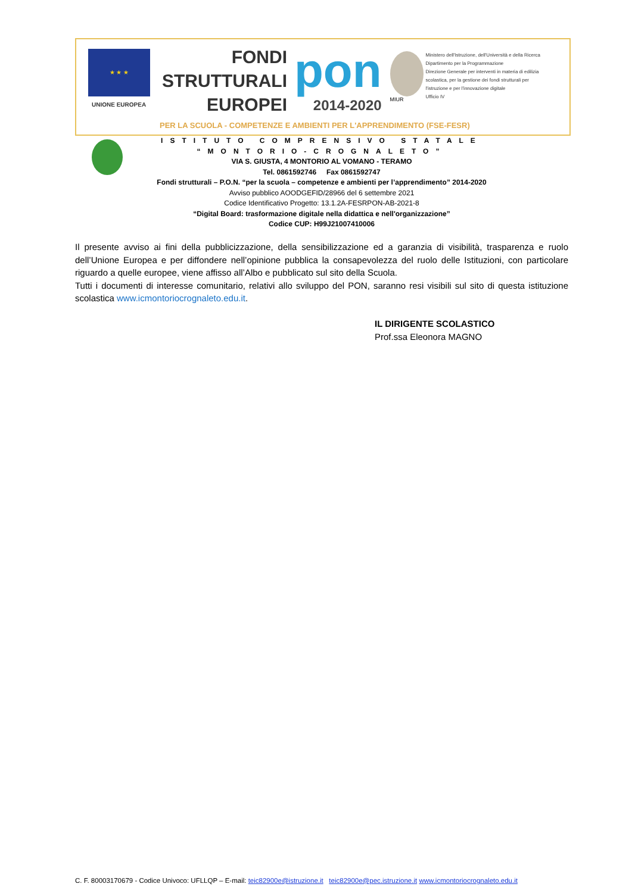★ ★ ★
UNIONE EUROPEA
FONDI
STRUTTURALI
EUROPEI
pon
2014-2020
MIUR
Ministero dell'Istruzione, dell'Università e della Ricerca
Dipartimento per la Programmazione
Direzione Generale per interventi in materia di edilizia
scolastica, per la gestione dei fondi strutturali per
l'istruzione e per l'innovazione digitale
Ufficio IV
PER LA SCUOLA - COMPETENZE E AMBIENTI PER L'APPRENDIMENTO (FSE-FESR)
ISTITUTO COMPRENSIVO STATALE
“MONTORIO-CROGNALETO”
VIA S. GIUSTA, 4 MONTORIO AL VOMANO - TERAMO
Tel. 0861592746 Fax 0861592747
Fondi strutturali – P.O.N. “per la scuola – competenze e ambienti per l’apprendimento” 2014-2020
Avviso pubblico AOODGEFID/28966 del 6 settembre 2021
Codice Identificativo Progetto: 13.1.2A-FESRPON-AB-2021-8
“Digital Board: trasformazione digitale nella didattica e nell'organizzazione”
Codice CUP: H99J21007410006
Il presente avviso ai fini della pubblicizzazione, della sensibilizzazione ed a garanzia di visibilità, trasparenza e ruolo dell’Unione Europea e per diffondere nell’opinione pubblica la consapevolezza del ruolo delle Istituzioni, con particolare riguardo a quelle europee, viene affisso all’Albo e pubblicato sul sito della Scuola.
Tutti i documenti di interesse comunitario, relativi allo sviluppo del PON, saranno resi visibili sul sito di questa istituzione scolastica www.icmontoriocrognaleto.edu.it.
IL DIRIGENTE SCOLASTICO
Prof.ssa Eleonora MAGNO
C. F. 80003170679 - Codice Univoco: UFLLQP – E-mail: teic82900e@istruzione.it teic82900e@pec.istruzione.it www.icmontoriocrognaleto.edu.it